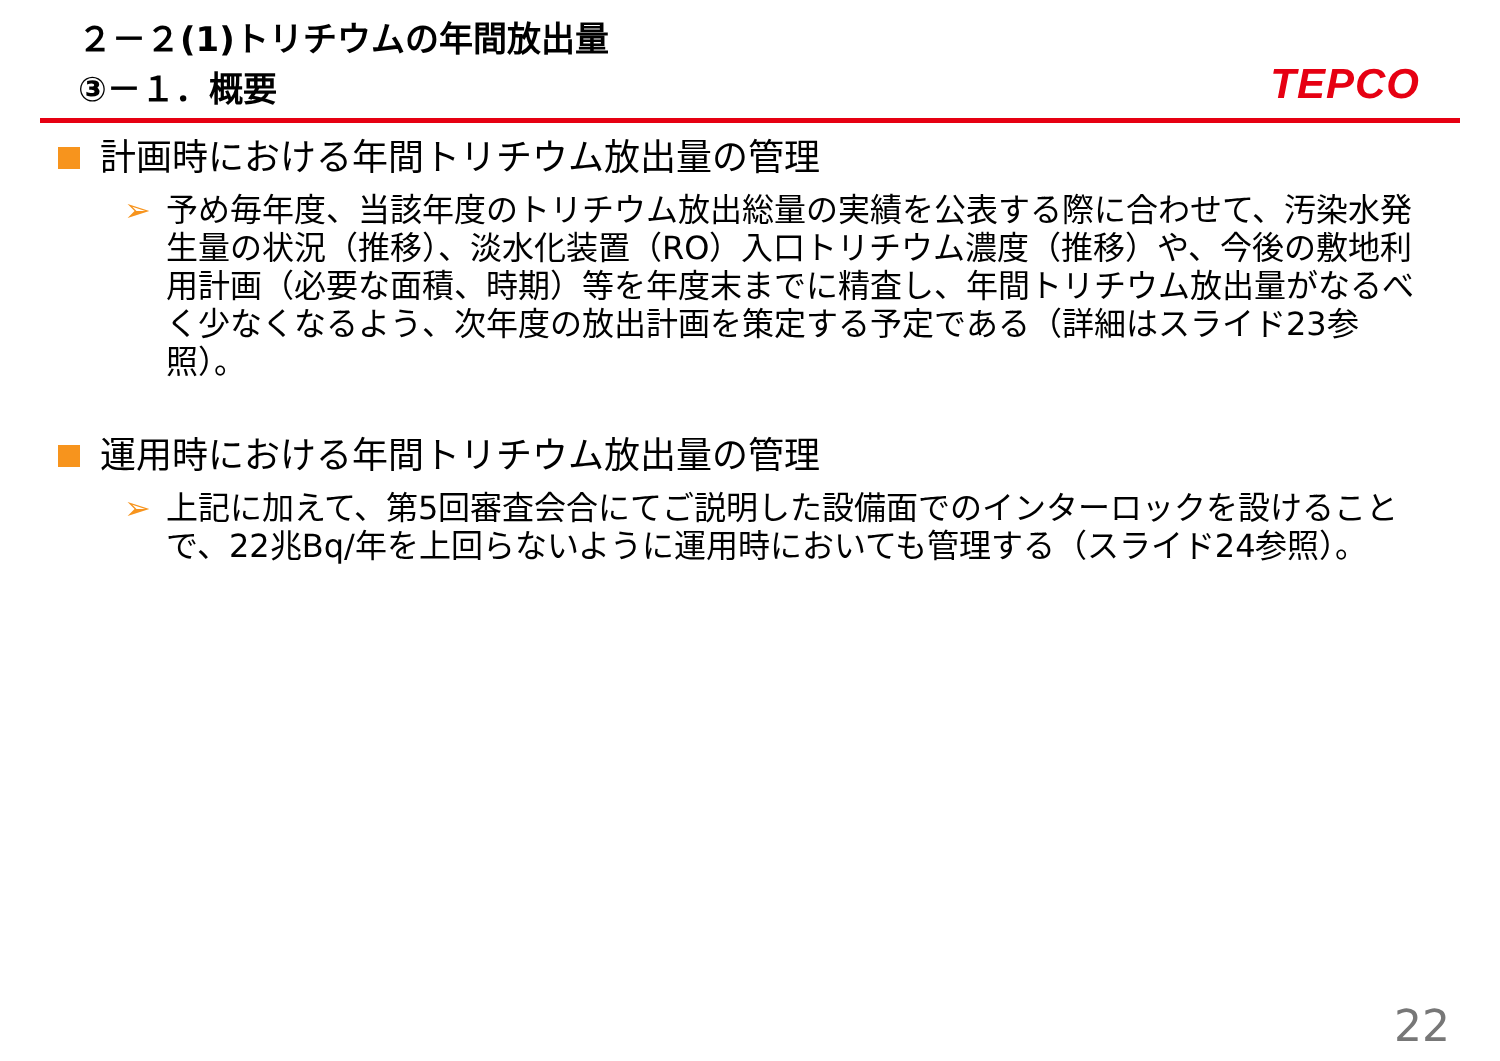２－２(1)トリチウムの年間放出量
③－１．概要
TEPCO
計画時における年間トリチウム放出量の管理
➢ 予め毎年度、当該年度のトリチウム放出総量の実績を公表する際に合わせて、汚染水発生量の状況（推移）、淡水化装置（RO）入口トリチウム濃度（推移）や、今後の敷地利用計画（必要な面積、時期）等を年度末までに精査し、年間トリチウム放出量がなるべく少なくなるよう、次年度の放出計画を策定する予定である（詳細はスライド23参照）。
運用時における年間トリチウム放出量の管理
➢ 上記に加えて、第5回審査会合にてご説明した設備面でのインターロックを設けることで、22兆Bq/年を上回らないように運用時においても管理する（スライド24参照）。
22